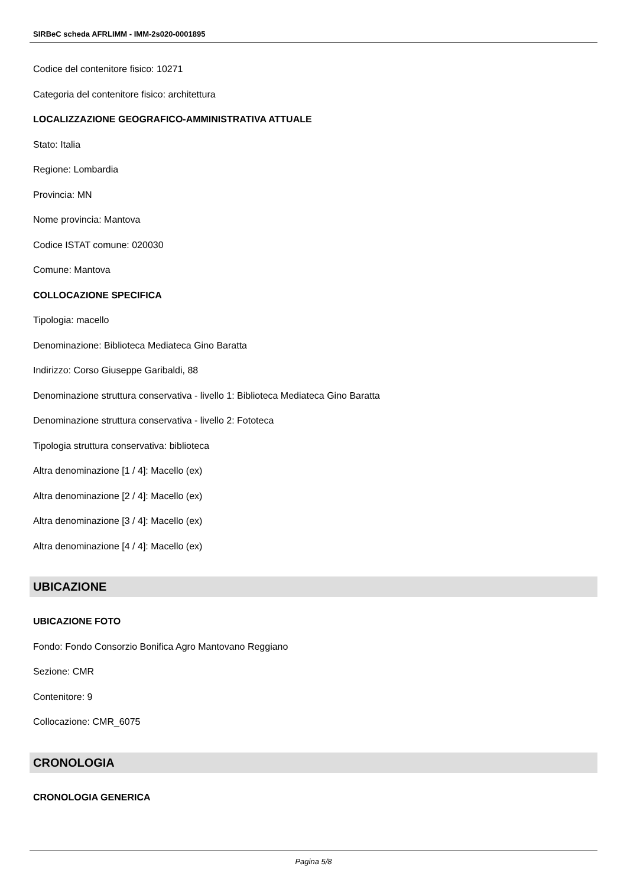SIRBeC scheda AFRLIMM - IMM-2s020-0001895
Codice del contenitore fisico: 10271
Categoria del contenitore fisico: architettura
LOCALIZZAZIONE GEOGRAFICO-AMMINISTRATIVA ATTUALE
Stato: Italia
Regione: Lombardia
Provincia: MN
Nome provincia: Mantova
Codice ISTAT comune: 020030
Comune: Mantova
COLLOCAZIONE SPECIFICA
Tipologia: macello
Denominazione: Biblioteca Mediateca Gino Baratta
Indirizzo: Corso Giuseppe Garibaldi, 88
Denominazione struttura conservativa - livello 1: Biblioteca Mediateca Gino Baratta
Denominazione struttura conservativa - livello 2: Fototeca
Tipologia struttura conservativa: biblioteca
Altra denominazione [1 / 4]: Macello (ex)
Altra denominazione [2 / 4]: Macello (ex)
Altra denominazione [3 / 4]: Macello (ex)
Altra denominazione [4 / 4]: Macello (ex)
UBICAZIONE
UBICAZIONE FOTO
Fondo: Fondo Consorzio Bonifica Agro Mantovano Reggiano
Sezione: CMR
Contenitore: 9
Collocazione: CMR_6075
CRONOLOGIA
CRONOLOGIA GENERICA
Pagina 5/8